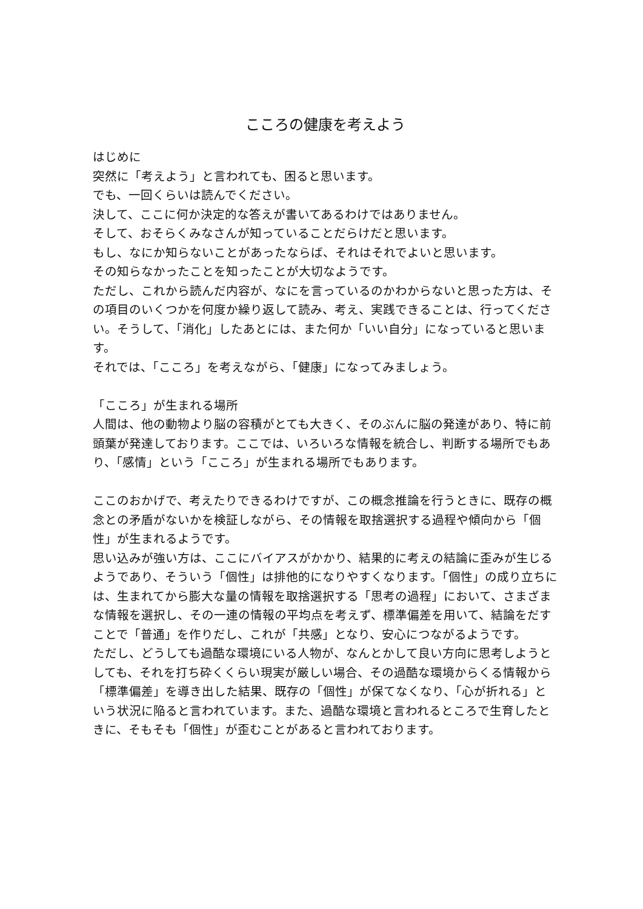こころの健康を考えよう
はじめに
突然に「考えよう」と言われても、困ると思います。
でも、一回くらいは読んでください。
決して、ここに何か決定的な答えが書いてあるわけではありません。
そして、おそらくみなさんが知っていることだらけだと思います。
もし、なにか知らないことがあったならば、それはそれでよいと思います。
その知らなかったことを知ったことが大切なようです。
ただし、これから読んだ内容が、なにを言っているのかわからないと思った方は、その項目のいくつかを何度か繰り返して読み、考え、実践できることは、行ってください。そうして、「消化」したあとには、また何か「いい自分」になっていると思います。
それでは、「こころ」を考えながら、「健康」になってみましょう。
「こころ」が生まれる場所
人間は、他の動物より脳の容積がとても大きく、そのぶんに脳の発達があり、特に前頭葉が発達しております。ここでは、いろいろな情報を統合し、判断する場所でもあり、「感情」という「こころ」が生まれる場所でもあります。
ここのおかげで、考えたりできるわけですが、この概念推論を行うときに、既存の概念との矛盾がないかを検証しながら、その情報を取捨選択する過程や傾向から「個性」が生まれるようです。
思い込みが強い方は、ここにバイアスがかかり、結果的に考えの結論に歪みが生じるようであり、そういう「個性」は排他的になりやすくなります。「個性」の成り立ちには、生まれてから膨大な量の情報を取捨選択する「思考の過程」において、さまざまな情報を選択し、その一連の情報の平均点を考えず、標準偏差を用いて、結論をだすことで「普通」を作りだし、これが「共感」となり、安心につながるようです。
ただし、どうしても過酷な環境にいる人物が、なんとかして良い方向に思考しようとしても、それを打ち砕くくらい現実が厳しい場合、その過酷な環境からくる情報から「標準偏差」を導き出した結果、既存の「個性」が保てなくなり、「心が折れる」という状況に陥ると言われています。また、過酷な環境と言われるところで生育したときに、そもそも「個性」が歪むことがあると言われております。